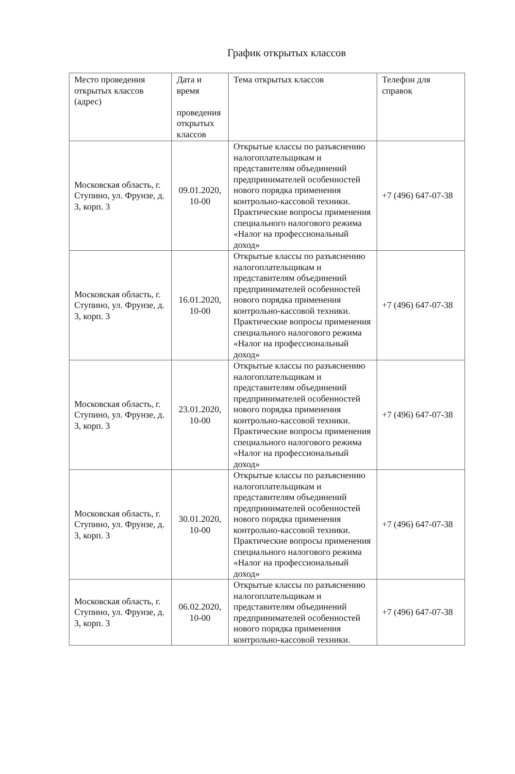График открытых классов
| Место проведения открытых классов (адрес) | Дата и время проведения открытых классов | Тема открытых классов | Телефон для справок |
| Московская область, г. Ступино, ул. Фрунзе, д. 3, корп. 3 | 09.01.2020, 10-00 | Открытые классы по разъяснению налогоплательщикам и представителям объединений предпринимателей особенностей нового порядка применения контрольно-кассовой техники. Практические вопросы применения специального налогового режима «Налог на профессиональный доход» | +7 (496) 647-07-38 |
| Московская область, г. Ступино, ул. Фрунзе, д. 3, корп. 3 | 16.01.2020, 10-00 | Открытые классы по разъяснению налогоплательщикам и представителям объединений предпринимателей особенностей нового порядка применения контрольно-кассовой техники. Практические вопросы применения специального налогового режима «Налог на профессиональный доход» | +7 (496) 647-07-38 |
| Московская область, г. Ступино, ул. Фрунзе, д. 3, корп. 3 | 23.01.2020, 10-00 | Открытые классы по разъяснению налогоплательщикам и представителям объединений предпринимателей особенностей нового порядка применения контрольно-кассовой техники. Практические вопросы применения специального налогового режима «Налог на профессиональный доход» | +7 (496) 647-07-38 |
| Московская область, г. Ступино, ул. Фрунзе, д. 3, корп. 3 | 30.01.2020, 10-00 | Открытые классы по разъяснению налогоплательщикам и представителям объединений предпринимателей особенностей нового порядка применения контрольно-кассовой техники. Практические вопросы применения специального налогового режима «Налог на профессиональный доход» | +7 (496) 647-07-38 |
| Московская область, г. Ступино, ул. Фрунзе, д. 3, корп. 3 | 06.02.2020, 10-00 | Открытые классы по разъяснению налогоплательщикам и представителям объединений предпринимателей особенностей нового порядка применения контрольно-кассовой техники. | +7 (496) 647-07-38 |